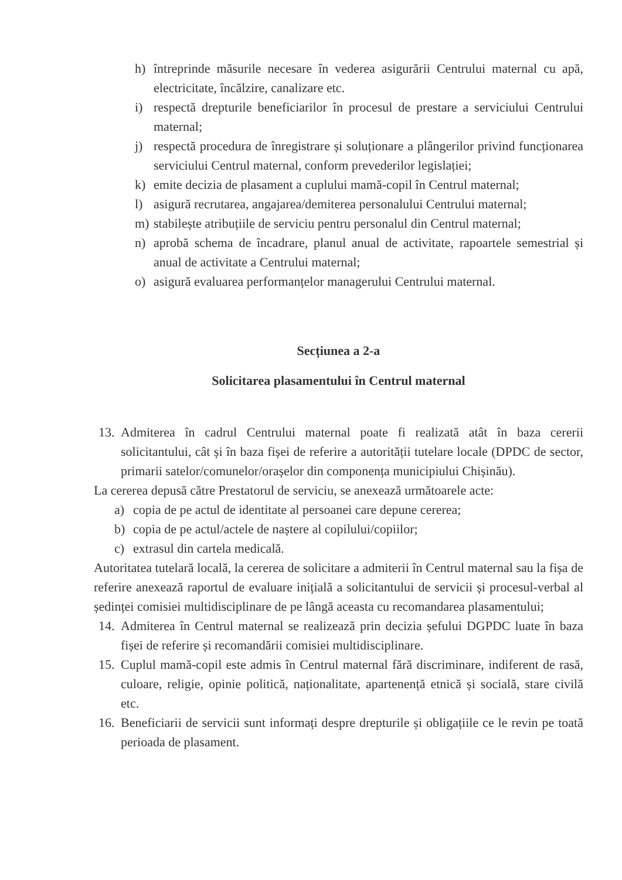h) întreprinde măsurile necesare în vederea asigurării Centrului maternal cu apă, electricitate, încălzire, canalizare etc.
i) respectă drepturile beneficiarilor în procesul de prestare a serviciului Centrului maternal;
j) respectă procedura de înregistrare și soluționare a plângerilor privind funcționarea serviciului Centrul maternal, conform prevederilor legislației;
k) emite decizia de plasament a cuplului mamă-copil în Centrul maternal;
l) asigură recrutarea, angajarea/demiterea personalului Centrului maternal;
m) stabilește atribuțiile de serviciu pentru personalul din Centrul maternal;
n) aprobă schema de încadrare, planul anual de activitate, rapoartele semestrial și anual de activitate a Centrului maternal;
o) asigură evaluarea performanțelor managerului Centrului maternal.
Secțiunea a 2-a
Solicitarea plasamentului în Centrul maternal
13. Admiterea în cadrul Centrului maternal poate fi realizată atât în baza cererii solicitantului, cât și în baza fișei de referire a autorității tutelare locale (DPDC de sector, primarii satelor/comunelor/orașelor din componența municipiului Chișinău).
La cererea depusă către Prestatorul de serviciu, se anexează următoarele acte:
a) copia de pe actul de identitate al persoanei care depune cererea;
b) copia de pe actul/actele de naștere al copilului/copiilor;
c) extrasul din cartela medicală.
Autoritatea tutelară locală, la cererea de solicitare a admiterii în Centrul maternal sau la fișa de referire anexează raportul de evaluare inițială a solicitantului de servicii și procesul-verbal al ședinței comisiei multidisciplinare de pe lângă aceasta cu recomandarea plasamentului;
14. Admiterea în Centrul maternal se realizează prin decizia șefului DGPDC luate în baza fișei de referire și recomandării comisiei multidisciplinare.
15. Cuplul mamă-copil este admis în Centrul maternal fără discriminare, indiferent de rasă, culoare, religie, opinie politică, naționalitate, apartenență etnică și socială, stare civilă etc.
16. Beneficiarii de servicii sunt informați despre drepturile și obligațiile ce le revin pe toată perioada de plasament.